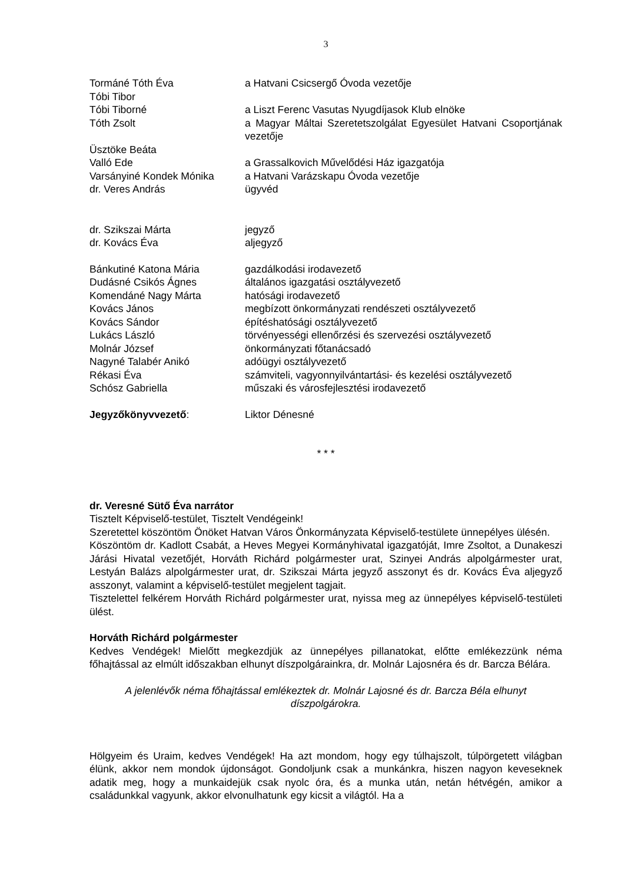3
Tormáné Tóth Éva a Hatvani Csicsergő Óvoda vezetője
Tóbi Tibor
Tóbi Tiborné a Liszt Ferenc Vasutas Nyugdíjasok Klub elnöke
Tóth Zsolt a Magyar Máltai Szeretetszolgálat Egyesület Hatvani Csoportjának vezetője
Üsztöke Beáta
Valló Ede a Grassalkovich Művelődési Ház igazgatója
Varsányiné Kondek Mónika a Hatvani Varázskapu Óvoda vezetője
dr. Veres András ügyvéd
dr. Szikszai Márta jegyző
dr. Kovács Éva aljegyző
Bánkutiné Katona Mária gazdálkodási irodavezető
Dudásné Csikós Ágnes általános igazgatási osztályvezető
Komendáné Nagy Márta hatósági irodavezető
Kovács János megbízott önkormányzati rendészeti osztályvezető
Kovács Sándor építéshatósági osztályvezető
Lukács László törvényességi ellenőrzési és szervezési osztályvezető
Molnár József önkormányzati főtanácsadó
Nagyné Talabér Anikó adóügyi osztályvezető
Rékasi Éva számviteli, vagyonnyilvántartási- és kezelési osztályvezető
Schósz Gabriella műszaki és városfejlesztési irodavezető
Jegyzőkönyvvezető: Liktor Dénesné
* * *
dr. Veresné Sütő Éva narrátor
Tisztelt Képviselő-testület, Tisztelt Vendégeink!
Szeretettel köszöntöm Önöket Hatvan Város Önkormányzata Képviselő-testülete ünnepélyes ülésén.
Köszöntöm dr. Kadlott Csabát, a Heves Megyei Kormányhivatal igazgatóját, Imre Zsoltot, a Dunakeszi Járási Hivatal vezetőjét, Horváth Richárd polgármester urat, Szinyei András alpolgármester urat, Lestyán Balázs alpolgármester urat, dr. Szikszai Márta jegyző asszonyt és dr. Kovács Éva aljegyző asszonyt, valamint a képviselő-testület megjelent tagjait.
Tisztelettel felkérem Horváth Richárd polgármester urat, nyissa meg az ünnepélyes képviselő-testületi ülést.
Horváth Richárd polgármester
Kedves Vendégek! Mielőtt megkezdjük az ünnepélyes pillanatokat, előtte emlékezzünk néma főhajtással az elmúlt időszakban elhunyt díszpolgárainkra, dr. Molnár Lajosnéra és dr. Barcza Bélára.
A jelenlévők néma főhajtással emlékeztek dr. Molnár Lajosné és dr. Barcza Béla elhunyt díszpolgárokra.
Hölgyeim és Uraim, kedves Vendégek! Ha azt mondom, hogy egy túlhajszolt, túlpörgetett világban élünk, akkor nem mondok újdonságot. Gondoljunk csak a munkánkra, hiszen nagyon keveseknek adatik meg, hogy a munkaidejük csak nyolc óra, és a munka után, netán hétvégén, amikor a családunkkal vagyunk, akkor elvonulhatunk egy kicsit a világtól. Ha a